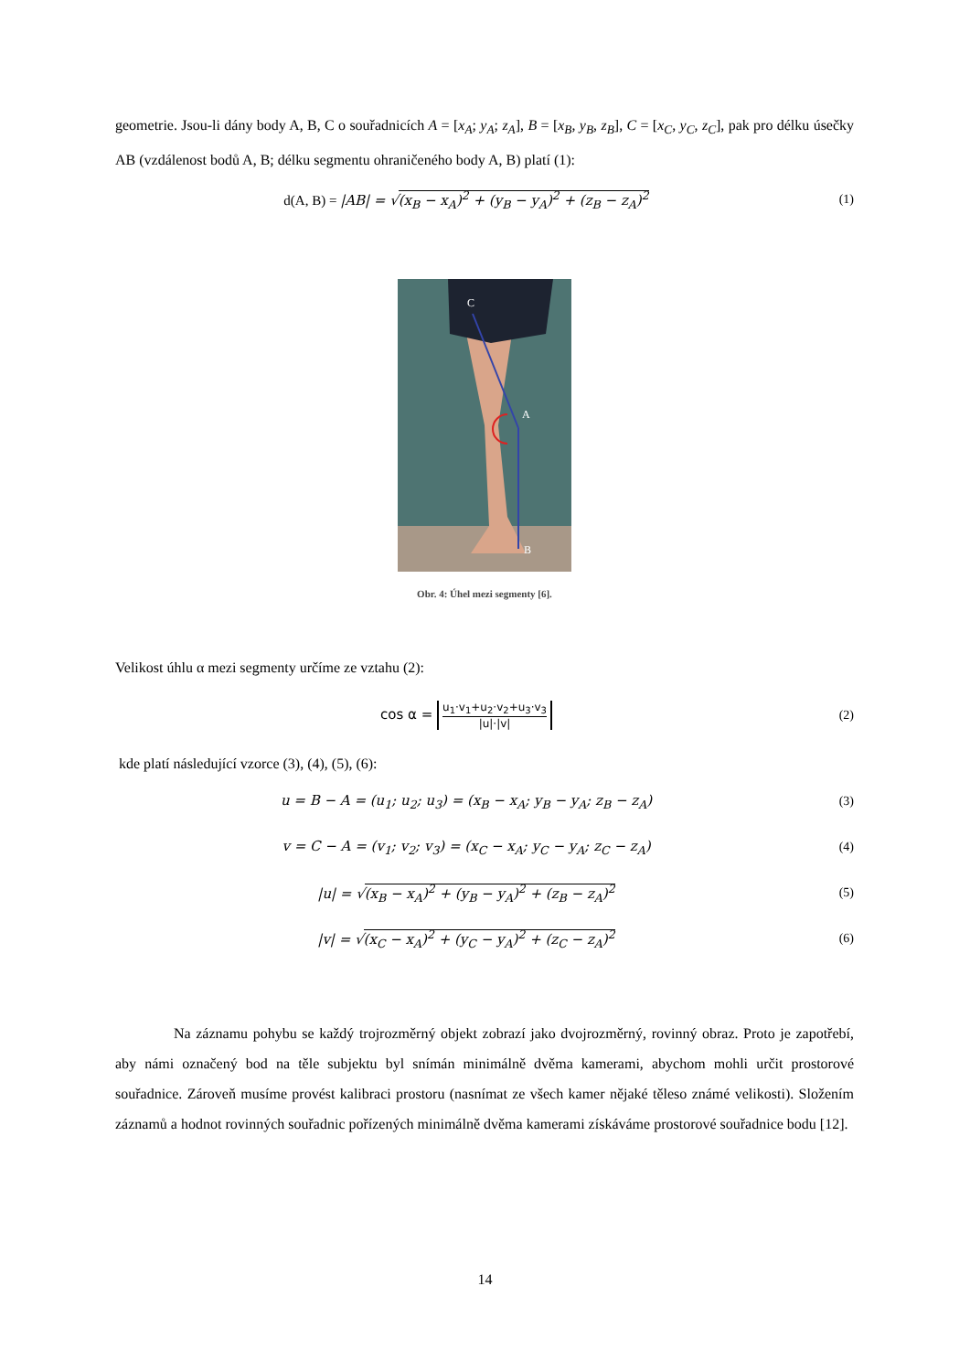geometrie. Jsou-li dány body A, B, C o souřadnicích A = [x<sub>A</sub>; y<sub>A</sub>; z<sub>A</sub>], B = [x<sub>B</sub>, y<sub>B</sub>, z<sub>B</sub>], C = [x<sub>C</sub>, y<sub>C</sub>, z<sub>C</sub>], pak pro délku úsečky AB (vzdálenost bodů A, B; délku segmentu ohraničeného body A, B) platí (1):
d(A, B) = |AB| = √(x<sub>B</sub> − x<sub>A</sub>)<sup>2</sup> + (y<sub>B</sub> − y<sub>A</sub>)<sup>2</sup> + (z<sub>B</sub> − z<sub>A</sub>)<sup>2</sup>
(1)
C
A
B
Obr. 4: Úhel mezi segmenty [6].
Velikost úhlu α mezi segmenty určíme ze vztahu (2):
cos α = u<sub>1</sub>·v<sub>1</sub>+u<sub>2</sub>·v<sub>2</sub>+u<sub>3</sub>·v<sub>3</sub> |u|·|v|
(2)
kde platí následující vzorce (3), (4), (5), (6):
u = B − A = (u<sub>1</sub>; u<sub>2</sub>; u<sub>3</sub>) = (x<sub>B</sub> − x<sub>A</sub>; y<sub>B</sub> − y<sub>A</sub>; z<sub>B</sub> − z<sub>A</sub>)
(3)
v = C − A = (v<sub>1</sub>; v<sub>2</sub>; v<sub>3</sub>) = (x<sub>C</sub> − x<sub>A</sub>; y<sub>C</sub> − y<sub>A</sub>; z<sub>C</sub> − z<sub>A</sub>)
(4)
|u| = √(x<sub>B</sub> − x<sub>A</sub>)<sup>2</sup> + (y<sub>B</sub> − y<sub>A</sub>)<sup>2</sup> + (z<sub>B</sub> − z<sub>A</sub>)<sup>2</sup>
(5)
|v| = √(x<sub>C</sub> − x<sub>A</sub>)<sup>2</sup> + (y<sub>C</sub> − y<sub>A</sub>)<sup>2</sup> + (z<sub>C</sub> − z<sub>A</sub>)<sup>2</sup>
(6)
Na záznamu pohybu se každý trojrozměrný objekt zobrazí jako dvojrozměrný, rovinný obraz. Proto je zapotřebí, aby námi označený bod na těle subjektu byl snímán minimálně dvěma kamerami, abychom mohli určit prostorové souřadnice. Zároveň musíme provést kalibraci prostoru (nasnímat ze všech kamer nějaké těleso známé velikosti). Složením záznamů a hodnot rovinných souřadnic pořízených minimálně dvěma kamerami získáváme prostorové souřadnice bodu [12].
14